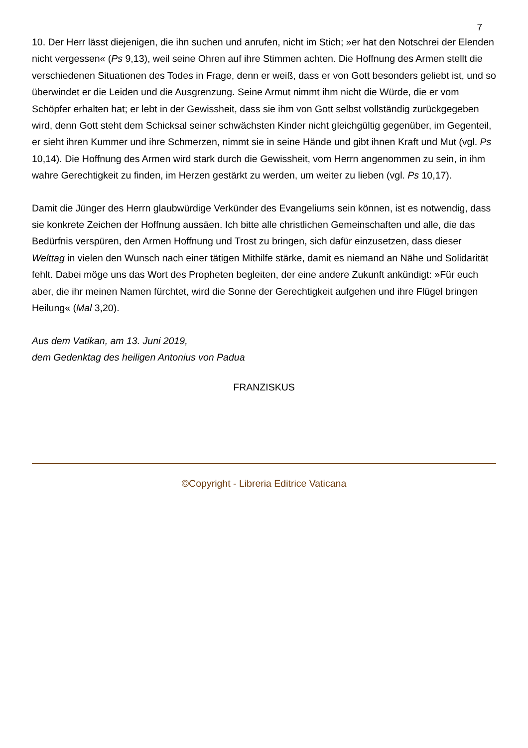7
10. Der Herr lässt diejenigen, die ihn suchen und anrufen, nicht im Stich; »er hat den Notschrei der Elenden nicht vergessen« (Ps 9,13), weil seine Ohren auf ihre Stimmen achten. Die Hoffnung des Armen stellt die verschiedenen Situationen des Todes in Frage, denn er weiß, dass er von Gott besonders geliebt ist, und so überwindet er die Leiden und die Ausgrenzung. Seine Armut nimmt ihm nicht die Würde, die er vom Schöpfer erhalten hat; er lebt in der Gewissheit, dass sie ihm von Gott selbst vollständig zurückgegeben wird, denn Gott steht dem Schicksal seiner schwächsten Kinder nicht gleichgültig gegenüber, im Gegenteil, er sieht ihren Kummer und ihre Schmerzen, nimmt sie in seine Hände und gibt ihnen Kraft und Mut (vgl. Ps 10,14). Die Hoffnung des Armen wird stark durch die Gewissheit, vom Herrn angenommen zu sein, in ihm wahre Gerechtigkeit zu finden, im Herzen gestärkt zu werden, um weiter zu lieben (vgl. Ps 10,17).
Damit die Jünger des Herrn glaubwürdige Verkünder des Evangeliums sein können, ist es notwendig, dass sie konkrete Zeichen der Hoffnung aussäen. Ich bitte alle christlichen Gemeinschaften und alle, die das Bedürfnis verspüren, den Armen Hoffnung und Trost zu bringen, sich dafür einzusetzen, dass dieser Welttag in vielen den Wunsch nach einer tätigen Mithilfe stärke, damit es niemand an Nähe und Solidarität fehlt. Dabei möge uns das Wort des Propheten begleiten, der eine andere Zukunft ankündigt: »Für euch aber, die ihr meinen Namen fürchtet, wird die Sonne der Gerechtigkeit aufgehen und ihre Flügel bringen Heilung« (Mal 3,20).
Aus dem Vatikan, am 13. Juni 2019,
dem Gedenktag des heiligen Antonius von Padua
FRANZISKUS
©Copyright - Libreria Editrice Vaticana